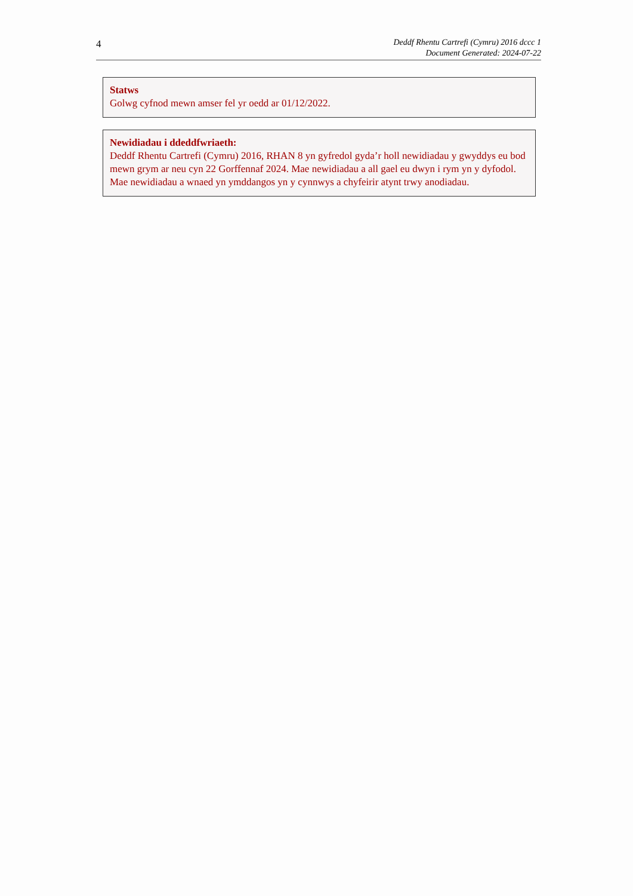4
Deddf Rhentu Cartrefi (Cymru) 2016 dccc 1
Document Generated: 2024-07-22
Statws
Golwg cyfnod mewn amser fel yr oedd ar 01/12/2022.
Newidiadau i ddeddfwriaeth:
Deddf Rhentu Cartrefi (Cymru) 2016, RHAN 8 yn gyfredol gyda’r holl newidiadau y gwyddys eu bod mewn grym ar neu cyn 22 Gorffennaf 2024. Mae newidiadau a all gael eu dwyn i rym yn y dyfodol. Mae newidiadau a wnaed yn ymddangos yn y cynnwys a chyfeirir atynt trwy anodiadau.